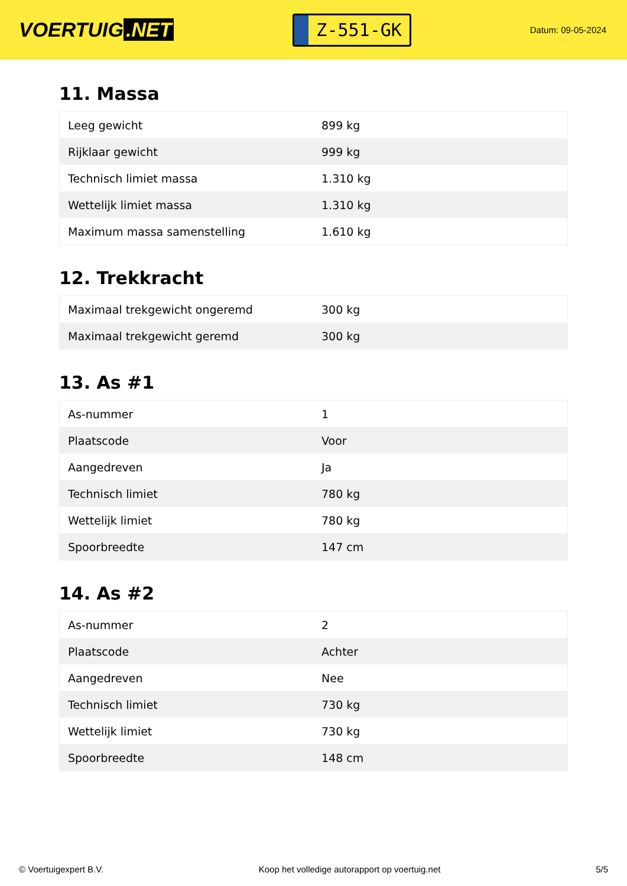VOERTUIG.NET
Z-551-GK
Datum: 09-05-2024
11. Massa
| Leeg gewicht | 899 kg |
| Rijklaar gewicht | 999 kg |
| Technisch limiet massa | 1.310 kg |
| Wettelijk limiet massa | 1.310 kg |
| Maximum massa samenstelling | 1.610 kg |
12. Trekkracht
| Maximaal trekgewicht ongeremd | 300 kg |
| Maximaal trekgewicht geremd | 300 kg |
13. As #1
| As-nummer | 1 |
| Plaatscode | Voor |
| Aangedreven | Ja |
| Technisch limiet | 780 kg |
| Wettelijk limiet | 780 kg |
| Spoorbreedte | 147 cm |
14. As #2
| As-nummer | 2 |
| Plaatscode | Achter |
| Aangedreven | Nee |
| Technisch limiet | 730 kg |
| Wettelijk limiet | 730 kg |
| Spoorbreedte | 148 cm |
© Voertuigexpert B.V. Koop het volledige autorapport op voertuig.net 5/5